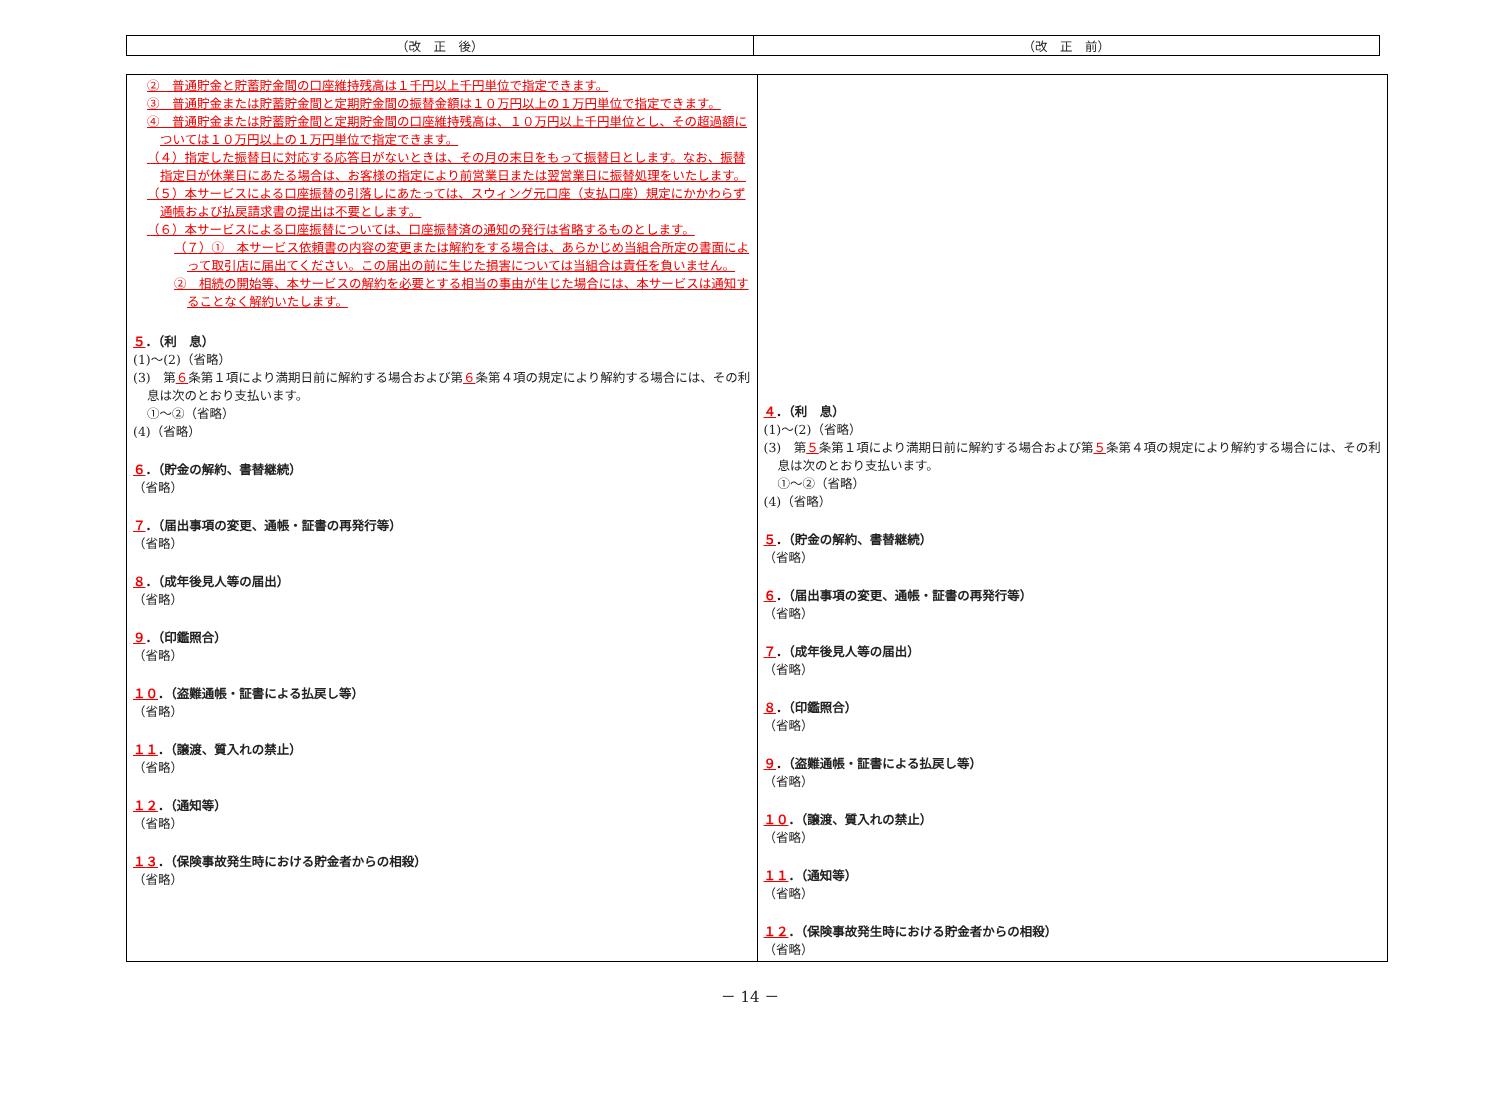| （改 正 後） | （改 正 前） |
| ② 普通貯金と貯蓄貯金間の口座維持残高は１千円以上千円単位で指定できます。 ③ 普通貯金または貯蓄貯金間と定期貯金間の振替金額は１０万円以上の１万円単位で指定できます。 ④ 普通貯金または貯蓄貯金間と定期貯金間の口座維持残高は、１０万円以上千円単位とし、その超過額については１０万円以上の１万円単位で指定できます。 （４）指定した振替日に対応する応答日がないときは、その月の末日をもって振替日とします。なお、振替指定日が休業日にあたる場合は、お客様の指定により前営業日または翌営業日に振替処理をいたします。 （５）本サービスによる口座振替の引落しにあたっては、スウィング元口座（支払口座）規定にかかわらず通帳および払戻請求書の提出は不要とします。 （６）本サービスによる口座振替については、口座振替済の通知の発行は省略するものとします。 （７）① 本サービス依頼書の内容の変更または解約をする場合は、あらかじめ当組合所定の書面によって取引店に届出てください。この届出の前に生じた損害については当組合は責任を負いません。 ② 相続の開始等、本サービスの解約を必要とする相当の事由が生じた場合には、本サービスは通知することなく解約いたします。 ５ ．（利 息） (1)～(2)（省略） (3) 第 ６ 条第１項により満期日前に解約する場合および第 ６ 条第４項の規定により解約する場合には、その利息は次のとおり支払います。 ①～②（省略） (4)（省略） ６ ．（貯金の解約、書替継続） （省略） ７ ．（届出事項の変更、通帳・証書の再発行等） （省略） ８ ．（成年後見人等の届出） （省略） ９ ．（印鑑照合） （省略） １０ ．（盗難通帳・証書による払戻し等） （省略） １１ ．（譲渡、質入れの禁止） （省略） １２ ．（通知等） （省略） １３ ．（保険事故発生時における貯金者からの相殺） （省略） | ４ ．（利 息） (1)～(2)（省略） (3) 第 ５ 条第１項により満期日前に解約する場合および第 ５ 条第４項の規定により解約する場合には、その利息は次のとおり支払います。 ①～②（省略） (4)（省略） ５ ．（貯金の解約、書替継続） （省略） ６ ．（届出事項の変更、通帳・証書の再発行等） （省略） ７ ．（成年後見人等の届出） （省略） ８ ．（印鑑照合） （省略） ９ ．（盗難通帳・証書による払戻し等） （省略） １０ ．（譲渡、質入れの禁止） （省略） １１ ．（通知等） （省略） １２ ．（保険事故発生時における貯金者からの相殺） （省略） |
－ 14 －